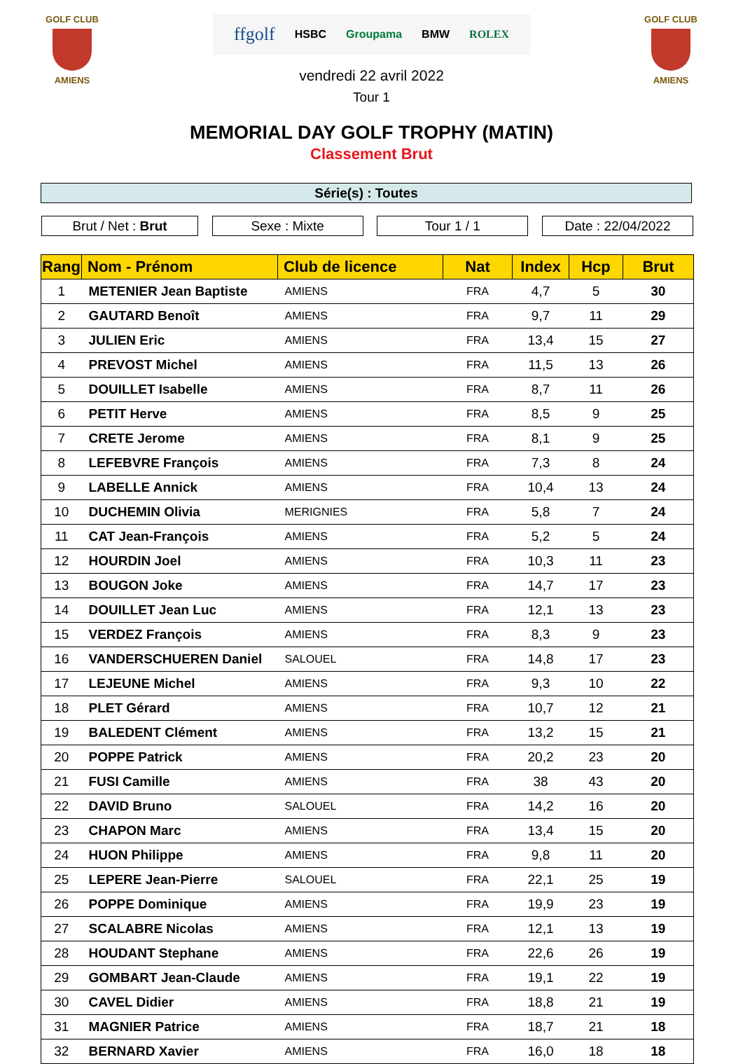GOLF CLUB
AMIENS
ffgolf HSBC Groupama BMW ROLEX
vendredi 22 avril 2022
Tour 1
GOLF CLUB
AMIENS
MEMORIAL DAY GOLF TROPHY (MATIN)
Classement Brut
Série(s) : Toutes
Brut / Net : Brut Sexe : Mixte Tour 1 / 1 Date : 22/04/2022
| Rang | Nom - Prénom | Club de licence | Nat | Index | Hcp | Brut |
| --- | --- | --- | --- | --- | --- | --- |
| 1 | METENIER Jean Baptiste | AMIENS | FRA | 4,7 | 5 | 30 |
| 2 | GAUTARD Benoît | AMIENS | FRA | 9,7 | 11 | 29 |
| 3 | JULIEN Eric | AMIENS | FRA | 13,4 | 15 | 27 |
| 4 | PREVOST Michel | AMIENS | FRA | 11,5 | 13 | 26 |
| 5 | DOUILLET Isabelle | AMIENS | FRA | 8,7 | 11 | 26 |
| 6 | PETIT Herve | AMIENS | FRA | 8,5 | 9 | 25 |
| 7 | CRETE Jerome | AMIENS | FRA | 8,1 | 9 | 25 |
| 8 | LEFEBVRE François | AMIENS | FRA | 7,3 | 8 | 24 |
| 9 | LABELLE Annick | AMIENS | FRA | 10,4 | 13 | 24 |
| 10 | DUCHEMIN Olivia | MERIGNIES | FRA | 5,8 | 7 | 24 |
| 11 | CAT Jean-François | AMIENS | FRA | 5,2 | 5 | 24 |
| 12 | HOURDIN Joel | AMIENS | FRA | 10,3 | 11 | 23 |
| 13 | BOUGON Joke | AMIENS | FRA | 14,7 | 17 | 23 |
| 14 | DOUILLET Jean Luc | AMIENS | FRA | 12,1 | 13 | 23 |
| 15 | VERDEZ François | AMIENS | FRA | 8,3 | 9 | 23 |
| 16 | VANDERSCHUEREN Daniel | SALOUEL | FRA | 14,8 | 17 | 23 |
| 17 | LEJEUNE Michel | AMIENS | FRA | 9,3 | 10 | 22 |
| 18 | PLET Gérard | AMIENS | FRA | 10,7 | 12 | 21 |
| 19 | BALEDENT Clément | AMIENS | FRA | 13,2 | 15 | 21 |
| 20 | POPPE Patrick | AMIENS | FRA | 20,2 | 23 | 20 |
| 21 | FUSI Camille | AMIENS | FRA | 38 | 43 | 20 |
| 22 | DAVID Bruno | SALOUEL | FRA | 14,2 | 16 | 20 |
| 23 | CHAPON Marc | AMIENS | FRA | 13,4 | 15 | 20 |
| 24 | HUON Philippe | AMIENS | FRA | 9,8 | 11 | 20 |
| 25 | LEPERE Jean-Pierre | SALOUEL | FRA | 22,1 | 25 | 19 |
| 26 | POPPE Dominique | AMIENS | FRA | 19,9 | 23 | 19 |
| 27 | SCALABRE Nicolas | AMIENS | FRA | 12,1 | 13 | 19 |
| 28 | HOUDANT Stephane | AMIENS | FRA | 22,6 | 26 | 19 |
| 29 | GOMBART Jean-Claude | AMIENS | FRA | 19,1 | 22 | 19 |
| 30 | CAVEL Didier | AMIENS | FRA | 18,8 | 21 | 19 |
| 31 | MAGNIER Patrice | AMIENS | FRA | 18,7 | 21 | 18 |
| 32 | BERNARD Xavier | AMIENS | FRA | 16,0 | 18 | 18 |